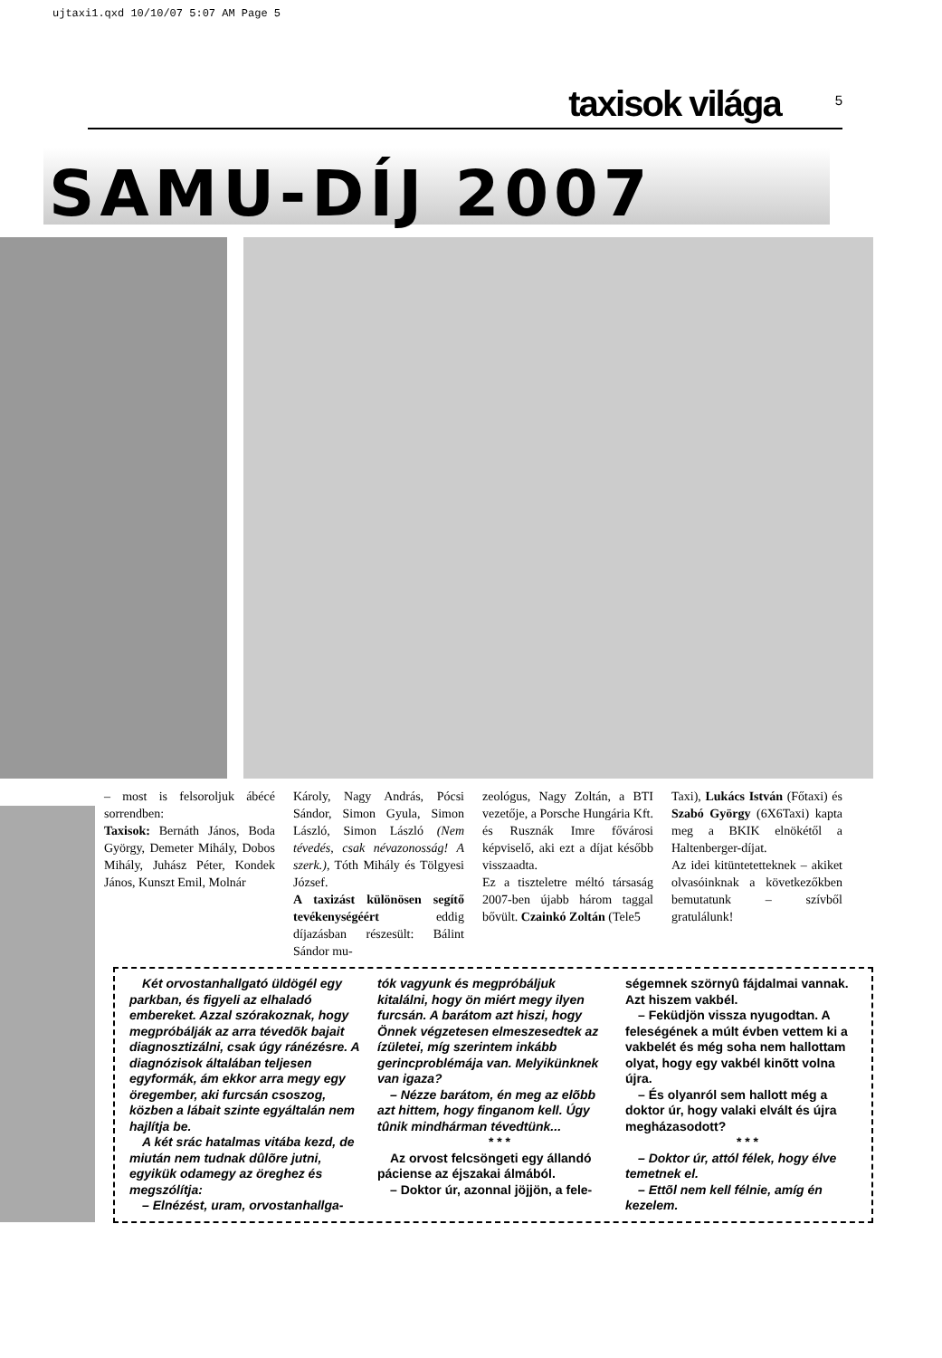ujtaxi1.qxd 10/10/07 5:07 AM Page 5
taxisok világa 5
SAMU-DÍJ 2007
– most is felsoroljuk ábécé sorrendben:
Taxisok: Bernáth János, Boda György, Demeter Mihály, Dobos Mihály, Juhász Péter, Kondek János, Kunszt Emil, Molnár
Károly, Nagy András, Pócsi Sándor, Simon Gyula, Simon László, Simon László (Nem tévedés, csak névazonosság! A szerk.), Tóth Mihály és Tölgyesi József.
A taxizást különösen segítő tevékenységéért eddig díjazásban részesült: Bálint Sándor mu-
zeológus, Nagy Zoltán, a BTI vezetője, a Porsche Hungária Kft. és Rusznák Imre fővárosi képviselő, aki ezt a díjat később visszaadta.
Ez a tiszteletre méltó társaság 2007-ben újabb három taggal bővült. Czainkó Zoltán (Tele5
Taxi), Lukács István (Főtaxi) és Szabó György (6X6Taxi) kapta meg a BKIK elnökétől a Haltenberger-díjat.
Az idei kitüntetetteknek – akiket olvasóinknak a következőkben bemutatunk – szívből gratulálunk!
Két orvostanhallgató üldögél egy parkban, és figyeli az elhaladó embereket. Azzal szórakoznak, hogy megpróbálják az arra tévedõk bajait diagnosztizálni, csak úgy ránézésre. A diagnózisok általában teljesen egyformák, ám ekkor arra megy egy öregember, aki furcsán csoszog, közben a lábait szinte egyáltalán nem hajlítja be.
A két srác hatalmas vitába kezd, de miután nem tudnak dûlõre jutni, egyikük odamegy az öreghez és megszólítja:
– Elnézést, uram, orvostanhallga-
tók vagyunk és megpróbáljuk kitalálni, hogy ön miért megy ilyen furcsán. A barátom azt hiszi, hogy Önnek végzetesen elmeszesedtek az ízületei, míg szerintem inkább gerincproblémája van. Melyikünknek van igaza?
– Nézze barátom, én meg az elõbb azt hittem, hogy finganom kell. Úgy tûnik mindhárman tévedtünk...
* * *
Az orvost felcsöngeti egy állandó páciense az éjszakai álmából.
– Doktor úr, azonnal jöjjön, a fele-
ségemnek szörnyû fájdalmai vannak. Azt hiszem vakbél.
– Feküdjön vissza nyugodtan. A feleségének a múlt évben vettem ki a vakbelét és még soha nem hallottam olyat, hogy egy vakbél kinõtt volna újra.
– És olyanról sem hallott még a doktor úr, hogy valaki elvált és újra megházasodott?
* * *
– Doktor úr, attól félek, hogy élve temetnek el.
– Ettõl nem kell félnie, amíg én kezelem.